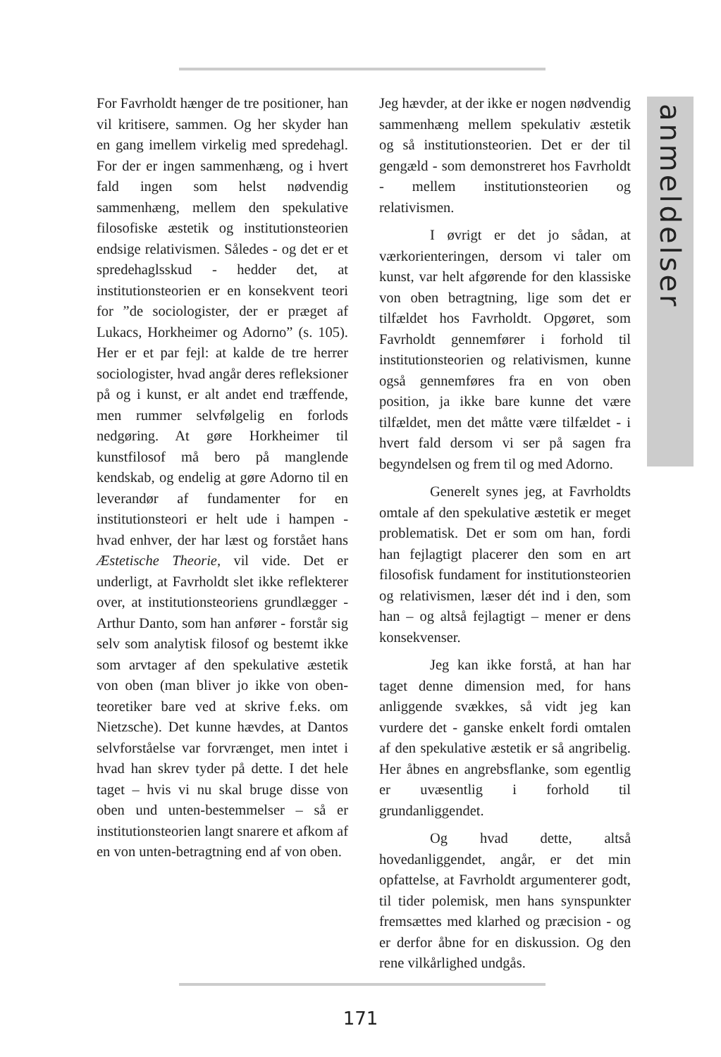anmeldelser
For Favrholdt hænger de tre positioner, han vil kritisere, sammen. Og her skyder han en gang imellem virkelig med spredehagl. For der er ingen sammenhæng, og i hvert fald ingen som helst nødvendig sammenhæng, mellem den spekulative filosofiske æstetik og institutionsteorien endsige relativismen. Således - og det er et spredehaglsskud - hedder det, at institutionsteorien er en konsekvent teori for ”de sociologister, der er præget af Lukacs, Horkheimer og Adorno” (s. 105). Her er et par fejl: at kalde de tre herrer sociologister, hvad angår deres refleksioner på og i kunst, er alt andet end træffende, men rummer selvfølgelig en forlods nedgøring. At gøre Horkheimer til kunstfilosof må bero på manglende kendskab, og endelig at gøre Adorno til en leverandør af fundamenter for en institutionsteori er helt ude i hampen - hvad enhver, der har læst og forstået hans Æstetische Theorie, vil vide. Det er underligt, at Favrholdt slet ikke reflekterer over, at institutionsteoriens grundlægger - Arthur Danto, som han anfører - forstår sig selv som analytisk filosof og bestemt ikke som arvtager af den spekulative æstetik von oben (man bliver jo ikke von oben-teoretiker bare ved at skrive f.eks. om Nietzsche). Det kunne hævdes, at Dantos selvforståelse var forvrænget, men intet i hvad han skrev tyder på dette. I det hele taget – hvis vi nu skal bruge disse von oben und unten-bestemmelser – så er institutionsteorien langt snarere et afkom af en von unten-betragtning end af von oben.
Jeg hævder, at der ikke er nogen nødvendig sammenhæng mellem spekulativ æstetik og så institutionsteorien. Det er der til gengæld - som demonstreret hos Favrholdt - mellem institutionsteorien og relativismen.
I øvrigt er det jo sådan, at værkorienteringen, dersom vi taler om kunst, var helt afgørende for den klassiske von oben betragtning, lige som det er tilfældet hos Favrholdt. Opgøret, som Favrholdt gennemfører i forhold til institutionsteorien og relativismen, kunne også gennemføres fra en von oben position, ja ikke bare kunne det være tilfældet, men det måtte være tilfældet - i hvert fald dersom vi ser på sagen fra begyndelsen og frem til og med Adorno.
Generelt synes jeg, at Favrholdts omtale af den spekulative æstetik er meget problematisk. Det er som om han, fordi han fejlagtigt placerer den som en art filosofisk fundament for institutionsteorien og relativismen, læser dét ind i den, som han – og altså fejlagtigt – mener er dens konsekvenser.
Jeg kan ikke forstå, at han har taget denne dimension med, for hans anliggende svækkes, så vidt jeg kan vurdere det - ganske enkelt fordi omtalen af den spekulative æstetik er så angribelig. Her åbnes en angrebsflanke, som egentlig er uvæsentlig i forhold til grundanliggendet.
Og hvad dette, altså hovedanliggendet, angår, er det min opfattelse, at Favrholdt argumenterer godt, til tider polemisk, men hans synspunkter fremsættes med klarhed og præcision - og er derfor åbne for en diskussion. Og den rene vilkårlighed undgås.
171